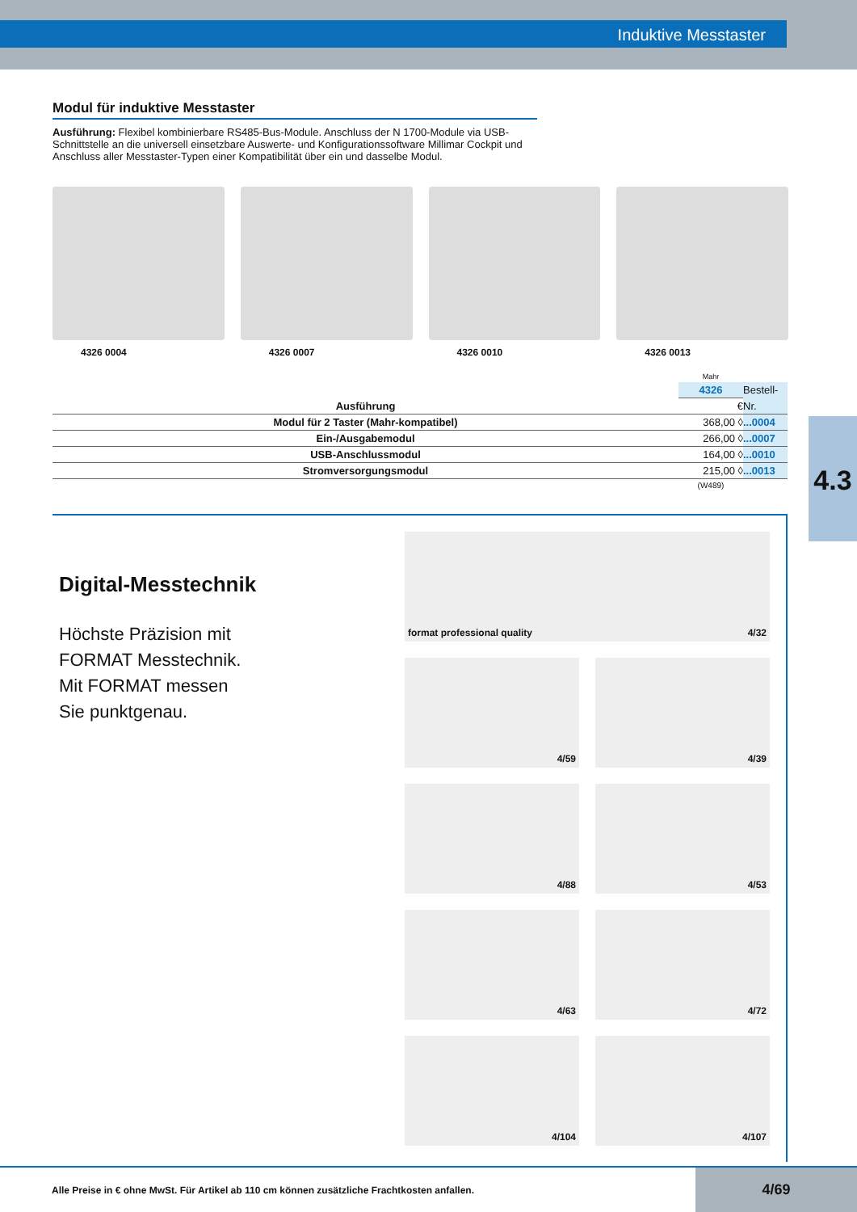Induktive Messtaster
4.3
Modul für induktive Messtaster
Ausführung: Flexibel kombinierbare RS485-Bus-Module. Anschluss der N 1700-Module via USB-Schnittstelle an die universell einsetzbare Auswerte- und Konfigurationssoftware Millimar Cockpit und Anschluss aller Messtaster-Typen einer Kompatibilität über ein und dasselbe Modul.
4326 0004 4326 0007 4326 0010 4326 0013
| | Mahr | |
| | 4326 | Bestell- |
| Ausführung | € | Nr. |
| Modul für 2 Taster (Mahr-kompatibel) | 368,00 ◊ | ...0004 |
| Ein-/Ausgabemodul | 266,00 ◊ | ...0007 |
| USB-Anschlussmodul | 164,00 ◊ | ...0010 |
| Stromversorgungsmodul | 215,00 ◊ | ...0013 |
| | (W489) | |
Digital-Messtechnik
Höchste Präzision mit
FORMAT Messtechnik.
Mit FORMAT messen
Sie punktgenau.
format professional quality 4/32
4/59
4/39
4/88
4/53
4/63
4/72
4/104
4/107
Alle Preise in € ohne MwSt. Für Artikel ab 110 cm können zusätzliche Frachtkosten anfallen. 4/69